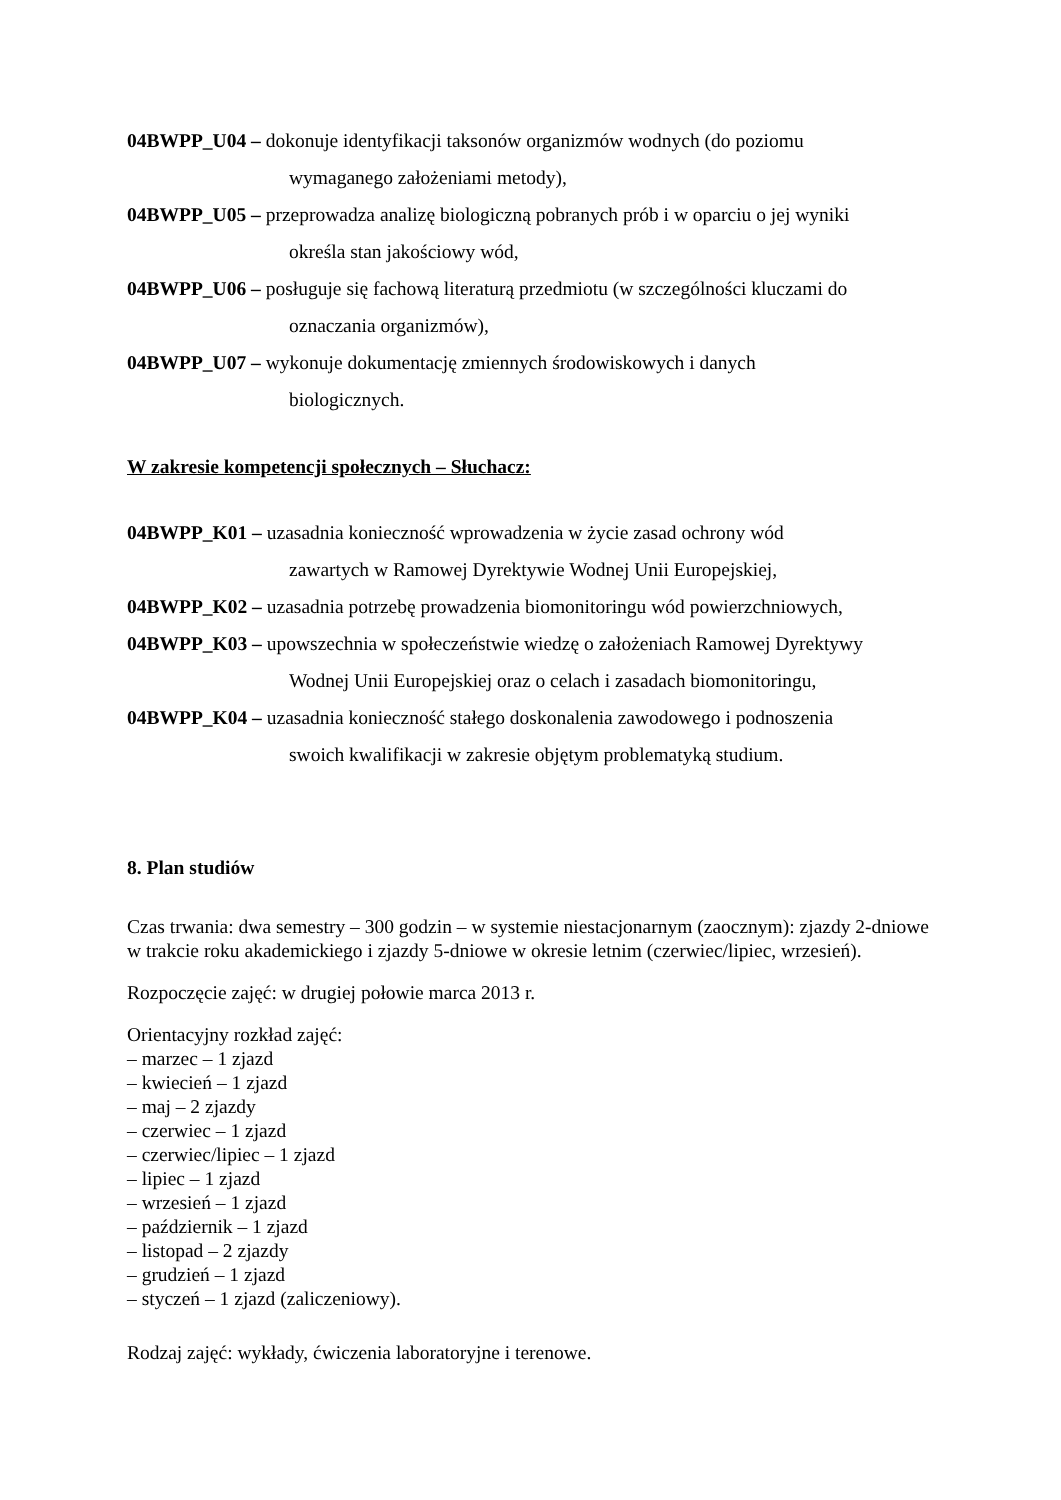04BWPP_U04 – dokonuje identyfikacji taksonów organizmów wodnych (do poziomu
wymaganego założeniami metody),
04BWPP_U05 – przeprowadza analizę biologiczną pobranych prób i w oparciu o jej wyniki
określa stan jakościowy wód,
04BWPP_U06 – posługuje się fachową literaturą przedmiotu (w szczególności kluczami do
oznaczania organizmów),
04BWPP_U07 – wykonuje dokumentację zmiennych środowiskowych i danych
biologicznych.
W zakresie kompetencji społecznych – Słuchacz:
04BWPP_K01 – uzasadnia konieczność wprowadzenia w życie zasad ochrony wód
zawartych w Ramowej Dyrektywie Wodnej Unii Europejskiej,
04BWPP_K02 – uzasadnia potrzebę prowadzenia biomonitoringu wód powierzchniowych,
04BWPP_K03 – upowszechnia w społeczeństwie wiedzę o założeniach Ramowej Dyrektywy
Wodnej Unii Europejskiej oraz o celach i zasadach biomonitoringu,
04BWPP_K04 – uzasadnia konieczność stałego doskonalenia zawodowego i podnoszenia
swoich kwalifikacji w zakresie objętym problematyką studium.
8. Plan studiów
Czas trwania: dwa semestry – 300 godzin – w systemie niestacjonarnym (zaocznym): zjazdy 2-dniowe w trakcie roku akademickiego i zjazdy 5-dniowe w okresie letnim (czerwiec/lipiec, wrzesień).
Rozpoczęcie zajęć: w drugiej połowie marca 2013 r.
Orientacyjny rozkład zajęć:
– marzec – 1 zjazd
– kwiecień – 1 zjazd
– maj – 2 zjazdy
– czerwiec – 1 zjazd
– czerwiec/lipiec – 1 zjazd
– lipiec – 1 zjazd
– wrzesień – 1 zjazd
– październik – 1 zjazd
– listopad – 2 zjazdy
– grudzień – 1 zjazd
– styczeń – 1 zjazd (zaliczeniowy).
Rodzaj zajęć: wykłady, ćwiczenia laboratoryjne i terenowe.